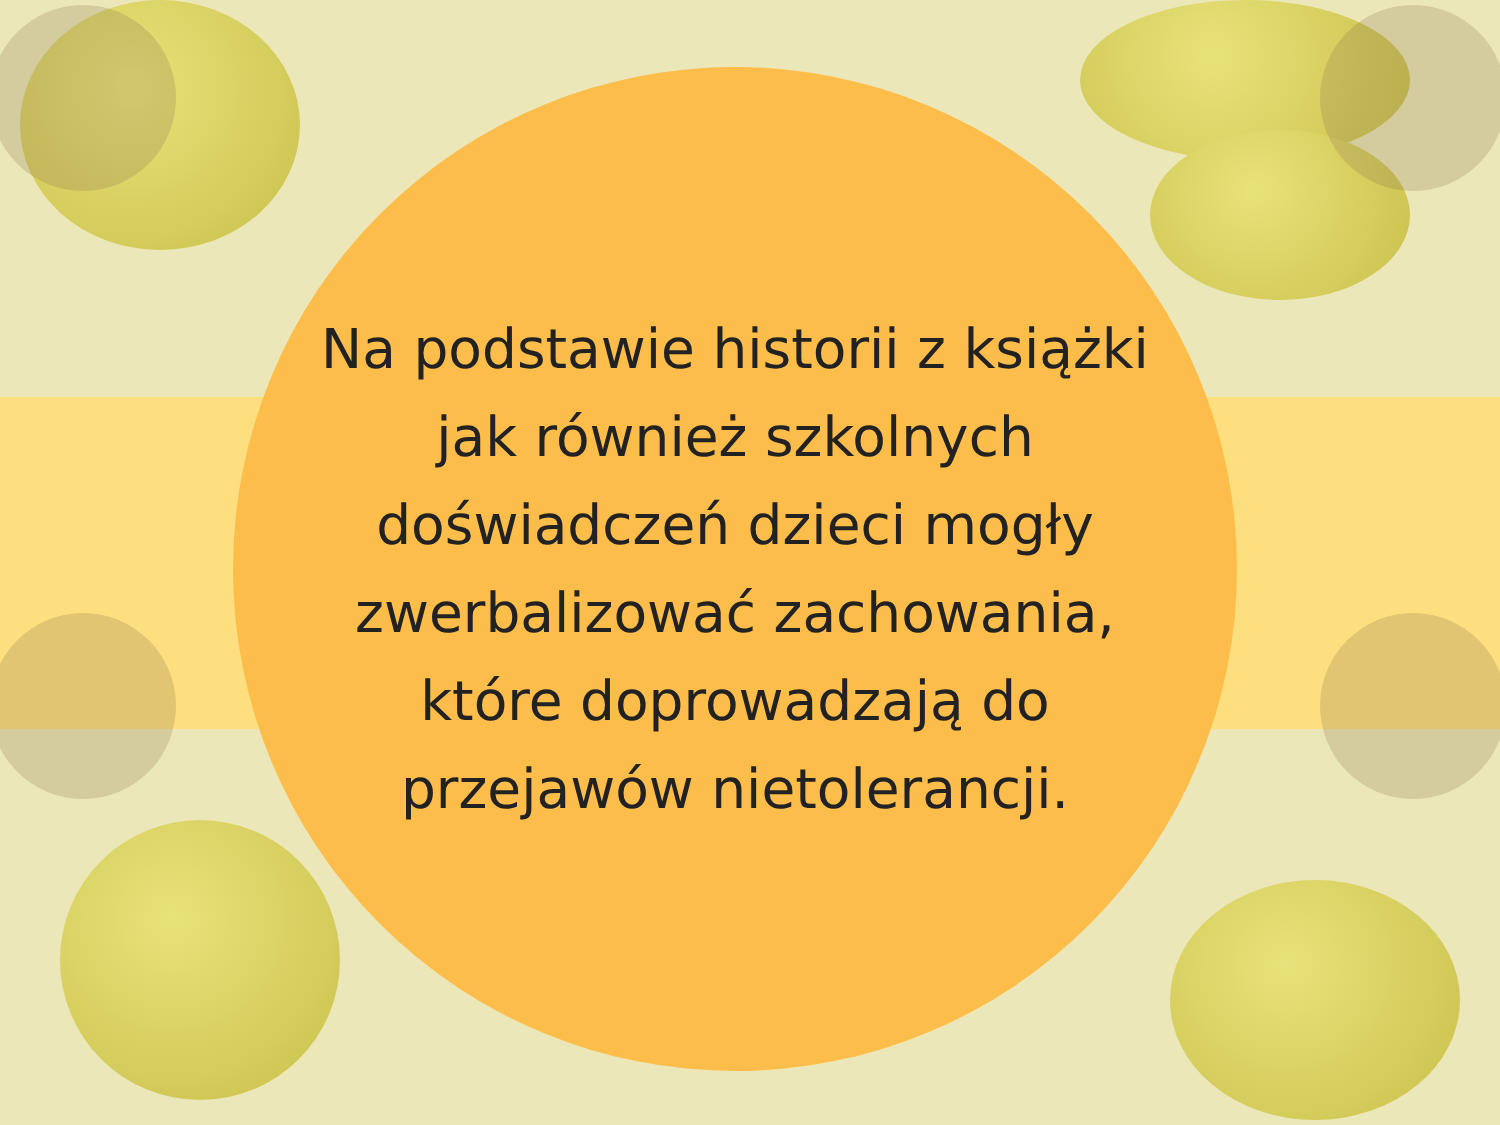Na podstawie historii z książki
jak również szkolnych
doświadczeń dzieci mogły
zwerbalizować zachowania,
które doprowadzają do
przejawów nietolerancji.